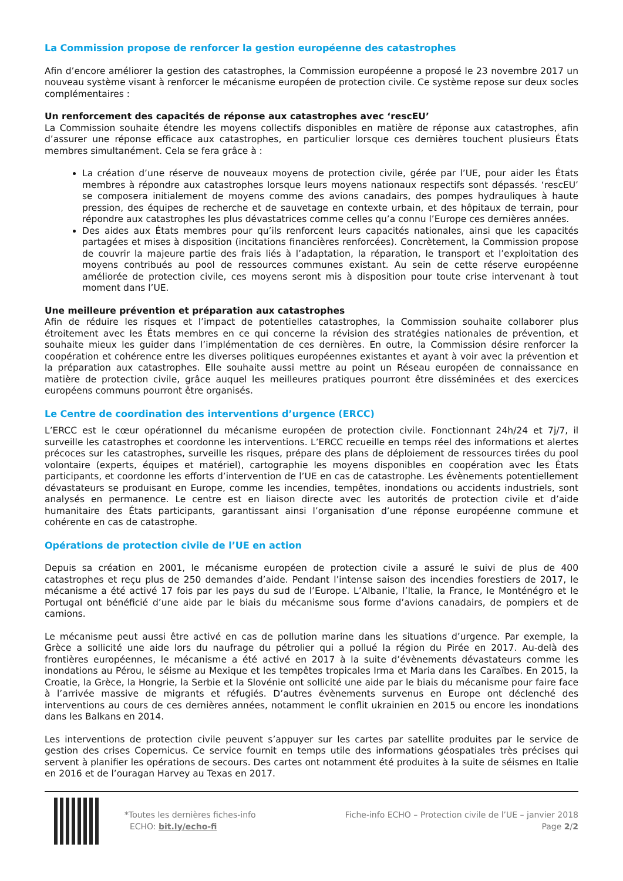La Commission propose de renforcer la gestion européenne des catastrophes
Afin d’encore améliorer la gestion des catastrophes, la Commission européenne a proposé le 23 novembre 2017 un nouveau système visant à renforcer le mécanisme européen de protection civile. Ce système repose sur deux socles complémentaires :
Un renforcement des capacités de réponse aux catastrophes avec ‘rescEU’
La Commission souhaite étendre les moyens collectifs disponibles en matière de réponse aux catastrophes, afin d’assurer une réponse efficace aux catastrophes, en particulier lorsque ces dernières touchent plusieurs États membres simultanément. Cela se fera grâce à :
La création d’une réserve de nouveaux moyens de protection civile, gérée par l’UE, pour aider les États membres à répondre aux catastrophes lorsque leurs moyens nationaux respectifs sont dépassés. ‘rescEU’ se composera initialement de moyens comme des avions canadairs, des pompes hydrauliques à haute pression, des équipes de recherche et de sauvetage en contexte urbain, et des hôpitaux de terrain, pour répondre aux catastrophes les plus dévastatrices comme celles qu’a connu l’Europe ces dernières années.
Des aides aux États membres pour qu’ils renforcent leurs capacités nationales, ainsi que les capacités partagées et mises à disposition (incitations financières renforcées). Concrètement, la Commission propose de couvrir la majeure partie des frais liés à l’adaptation, la réparation, le transport et l’exploitation des moyens contribués au pool de ressources communes existant. Au sein de cette réserve européenne améliorée de protection civile, ces moyens seront mis à disposition pour toute crise intervenant à tout moment dans l’UE.
Une meilleure prévention et préparation aux catastrophes
Afin de réduire les risques et l’impact de potentielles catastrophes, la Commission souhaite collaborer plus étroitement avec les États membres en ce qui concerne la révision des stratégies nationales de prévention, et souhaite mieux les guider dans l’implémentation de ces dernières. En outre, la Commission désire renforcer la coopération et cohérence entre les diverses politiques européennes existantes et ayant à voir avec la prévention et la préparation aux catastrophes. Elle souhaite aussi mettre au point un Réseau européen de connaissance en matière de protection civile, grâce auquel les meilleures pratiques pourront être disséminées et des exercices européens communs pourront être organisés.
Le Centre de coordination des interventions d’urgence (ERCC)
L’ERCC est le cœur opérationnel du mécanisme européen de protection civile. Fonctionnant 24h/24 et 7j/7, il surveille les catastrophes et coordonne les interventions. L’ERCC recueille en temps réel des informations et alertes précoces sur les catastrophes, surveille les risques, prépare des plans de déploiement de ressources tirées du pool volontaire (experts, équipes et matériel), cartographie les moyens disponibles en coopération avec les États participants, et coordonne les efforts d’intervention de l’UE en cas de catastrophe. Les évènements potentiellement dévastateurs se produisant en Europe, comme les incendies, tempêtes, inondations ou accidents industriels, sont analysés en permanence. Le centre est en liaison directe avec les autorités de protection civile et d’aide humanitaire des États participants, garantissant ainsi l’organisation d’une réponse européenne commune et cohérente en cas de catastrophe.
Opérations de protection civile de l’UE en action
Depuis sa création en 2001, le mécanisme européen de protection civile a assuré le suivi de plus de 400 catastrophes et reçu plus de 250 demandes d’aide. Pendant l’intense saison des incendies forestiers de 2017, le mécanisme a été activé 17 fois par les pays du sud de l’Europe. L’Albanie, l’Italie, la France, le Monténégro et le Portugal ont bénéficié d’une aide par le biais du mécanisme sous forme d’avions canadairs, de pompiers et de camions.
Le mécanisme peut aussi être activé en cas de pollution marine dans les situations d’urgence. Par exemple, la Grèce a sollicité une aide lors du naufrage du pétrolier qui a pollué la région du Pirée en 2017. Au-delà des frontières européennes, le mécanisme a été activé en 2017 à la suite d’évènements dévastateurs comme les inondations au Pérou, le séisme au Mexique et les tempêtes tropicales Irma et Maria dans les Caraïbes. En 2015, la Croatie, la Grèce, la Hongrie, la Serbie et la Slovénie ont sollicité une aide par le biais du mécanisme pour faire face à l’arrivée massive de migrants et réfugiés. D’autres évènements survenus en Europe ont déclenché des interventions au cours de ces dernières années, notamment le conflit ukrainien en 2015 ou encore les inondations dans les Balkans en 2014.
Les interventions de protection civile peuvent s’appuyer sur les cartes par satellite produites par le service de gestion des crises Copernicus. Ce service fournit en temps utile des informations géospatiales très précises qui servent à planifier les opérations de secours. Des cartes ont notamment été produites à la suite de séismes en Italie en 2016 et de l’ouragan Harvey au Texas en 2017.
*Toutes les dernières fiches-info
ECHO: bit.ly/echo-fi
Fiche-info ECHO – Protection civile de l’UE – janvier 2018
Page 2/2